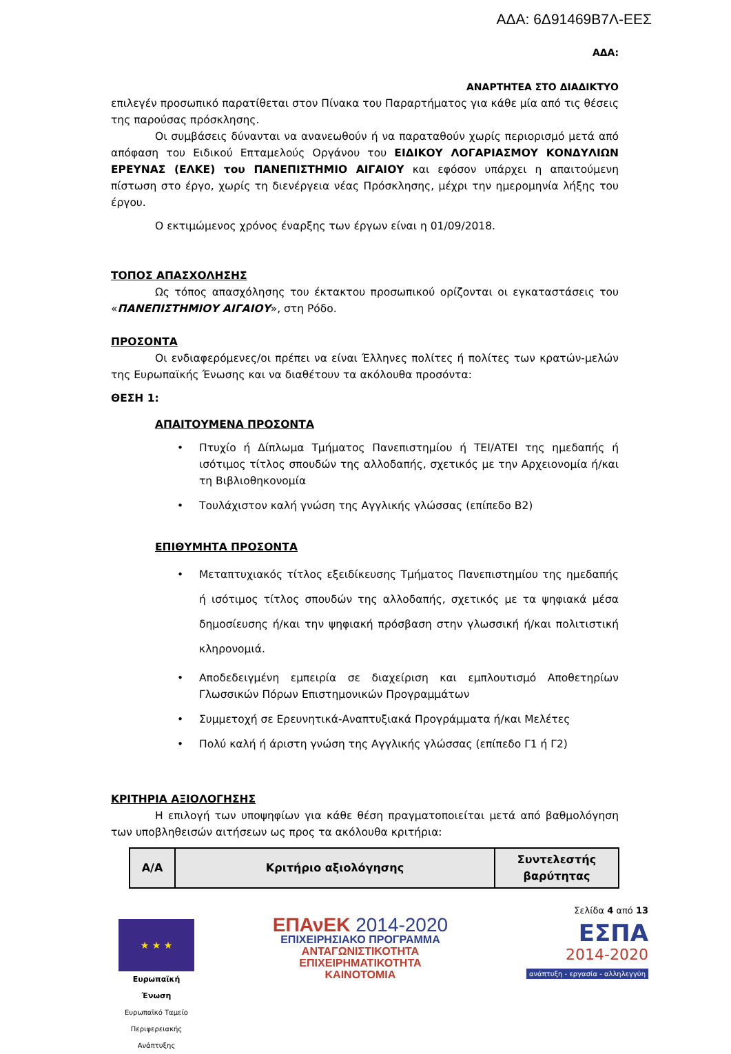ΑΔΑ: 6Δ91469Β7Λ-ΕΕΣ
ΑΔΑ:
ΑΝΑΡΤΗΤΕΑ ΣΤΟ ΔΙΑΔΙΚΤΥΟ
επιλεγέν προσωπικό παρατίθεται στον Πίνακα του Παραρτήματος για κάθε μία από τις θέσεις της παρούσας πρόσκλησης.
Οι συμβάσεις δύνανται να ανανεωθούν ή να παραταθούν χωρίς περιορισμό μετά από απόφαση του Ειδικού Επταμελούς Οργάνου του ΕΙΔΙΚΟΥ ΛΟΓΑΡΙΑΣΜΟΥ ΚΟΝΔΥΛΙΩΝ ΕΡΕΥΝΑΣ (ΕΛΚΕ) του ΠΑΝΕΠΙΣΤΗΜΙΟ ΑΙΓΑΙΟΥ και εφόσον υπάρχει η απαιτούμενη πίστωση στο έργο, χωρίς τη διενέργεια νέας Πρόσκλησης, μέχρι την ημερομηνία λήξης του έργου.
Ο εκτιμώμενος χρόνος έναρξης των έργων είναι η 01/09/2018.
ΤΟΠΟΣ ΑΠΑΣΧΟΛΗΣΗΣ
Ως τόπος απασχόλησης του έκτακτου προσωπικού ορίζονται οι εγκαταστάσεις του «ΠΑΝΕΠΙΣΤΗΜΙΟΥ ΑΙΓΑΙΟΥ», στη Ρόδο.
ΠΡΟΣΟΝΤΑ
Οι ενδιαφερόμενες/οι πρέπει να είναι Έλληνες πολίτες ή πολίτες των κρατών-μελών της Ευρωπαϊκής Ένωσης και να διαθέτουν τα ακόλουθα προσόντα:
ΘΕΣΗ 1:
ΑΠΑΙΤΟΥΜΕΝΑ ΠΡΟΣΟΝΤΑ
Πτυχίο ή Δίπλωμα Τμήματος Πανεπιστημίου ή ΤΕΙ/ΑΤΕΙ της ημεδαπής ή ισότιμος τίτλος σπουδών της αλλοδαπής, σχετικός με την Αρχειονομία ή/και τη Βιβλιοθηκονομία
Τουλάχιστον καλή γνώση της Αγγλικής γλώσσας (επίπεδο Β2)
ΕΠΙΘΥΜΗΤΑ ΠΡΟΣΟΝΤΑ
Μεταπτυχιακός τίτλος εξειδίκευσης Τμήματος Πανεπιστημίου της ημεδαπής ή ισότιμος τίτλος σπουδών της αλλοδαπής, σχετικός με τα ψηφιακά μέσα δημοσίευσης ή/και την ψηφιακή πρόσβαση στην γλωσσική ή/και πολιτιστική κληρονομιά.
Αποδεδειγμένη εμπειρία σε διαχείριση και εμπλουτισμό Αποθετηρίων Γλωσσικών Πόρων Επιστημονικών Προγραμμάτων
Συμμετοχή σε Ερευνητικά-Αναπτυξιακά Προγράμματα ή/και Μελέτες
Πολύ καλή ή άριστη γνώση της Αγγλικής γλώσσας (επίπεδο Γ1 ή Γ2)
ΚΡΙΤΗΡΙΑ ΑΞΙΟΛΟΓΗΣΗΣ
Η επιλογή των υποψηφίων για κάθε θέση πραγματοποιείται μετά από βαθμολόγηση των υποβληθεισών αιτήσεων ως προς τα ακόλουθα κριτήρια:
| Α/Α | Κριτήριο αξιολόγησης | Συντελεστής βαρύτητας |
| --- | --- | --- |
★ ★ ★
Ευρωπαϊκή Ένωση
Ευρωπαϊκό Ταμείο Περιφερειακής Ανάπτυξης
ΕΠΑνΕΚ 2014-2020
ΕΠΙΧΕΙΡΗΣΙΑΚΟ ΠΡΟΓΡΑΜΜΑ
ΑΝΤΑΓΩΝΙΣΤΙΚΟΤΗΤΑ
ΕΠΙΧΕΙΡΗΜΑΤΙΚΟΤΗΤΑ
ΚΑΙΝΟΤΟΜΙΑ
Σελίδα 4 από 13
ΕΣΠΑ
2014-2020
ανάπτυξη - εργασία - αλληλεγγύη